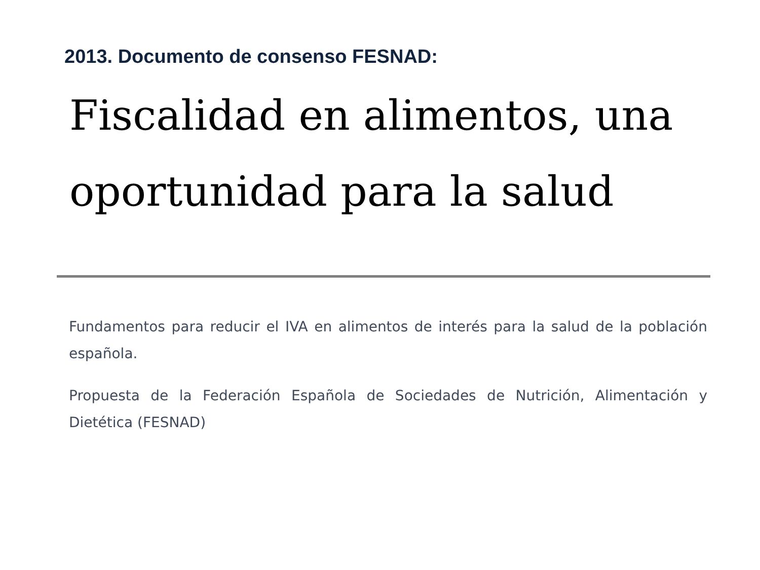2013. Documento de consenso FESNAD:
Fiscalidad en alimentos, una oportunidad para la salud
Fundamentos para reducir el IVA en alimentos de interés para la salud de la población española.
Propuesta de la Federación Española de Sociedades de Nutrición, Alimentación y Dietética (FESNAD)